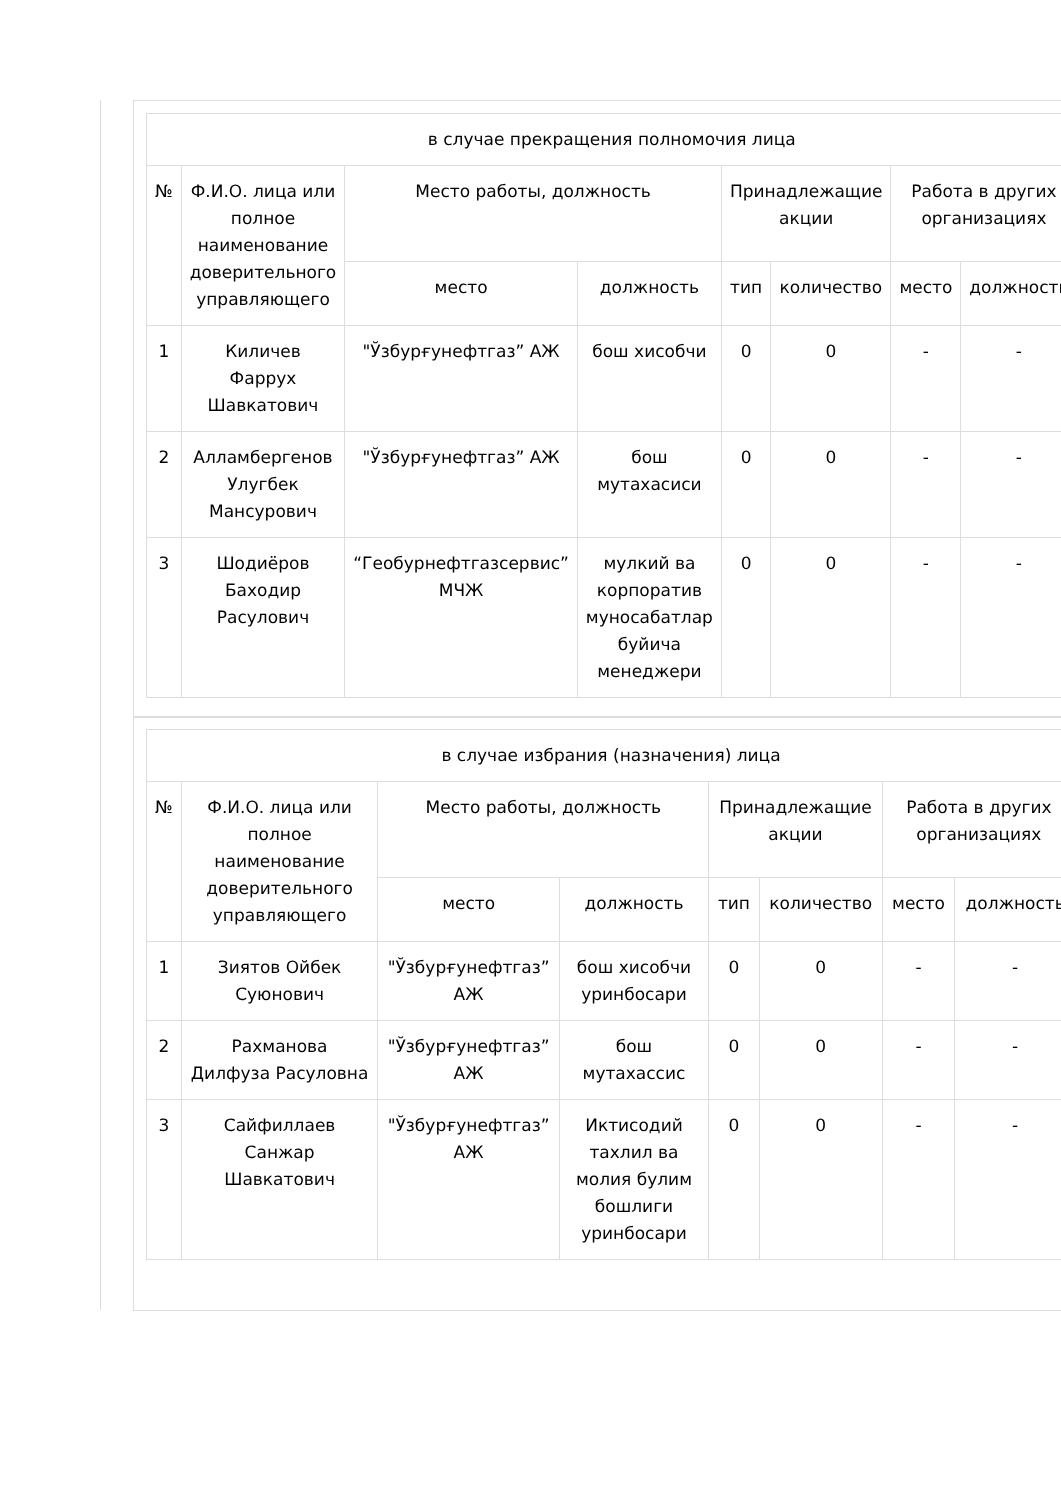| в случае прекращения полномочия лица | | | | | | | |
| --- | --- | --- | --- | --- | --- | --- | --- |
| № | Ф.И.О. лица или полное наименование доверительного управляющего | Место работы, должность | | Принадлежащие акции | | Работа в других организациях | |
| | | место | должность | тип | количество | место | должность |
| 1 | Киличев Фаррух Шавкатович | "Ўзбурғунефтгаз” АЖ | бош хисобчи | 0 | 0 | - | - |
| 2 | Алламбергенов Улугбек Мансурович | "Ўзбурғунефтгаз” АЖ | бош мутахасиси | 0 | 0 | - | - |
| 3 | Шодиёров Баходир Расулович | “Геобурнефтгазсервис” МЧЖ | мулкий ва корпоратив муносабатлар буйича менеджери | 0 | 0 | - | - |
| в случае избрания (назначения) лица | | | | | | | |
| --- | --- | --- | --- | --- | --- | --- | --- |
| № | Ф.И.О. лица или полное наименование доверительного управляющего | Место работы, должность | | Принадлежащие акции | | Работа в других организациях | |
| | | место | должность | тип | количество | место | должность |
| 1 | Зиятов Ойбек Суюнович | "Ўзбурғунефтгаз” АЖ | бош хисобчи уринбосари | 0 | 0 | - | - |
| 2 | Рахманова Дилфуза Расуловна | "Ўзбурғунефтгаз” АЖ | бош мутахассис | 0 | 0 | - | - |
| 3 | Сайфиллаев Санжар Шавкатович | "Ўзбурғунефтгаз” АЖ | Иктисодий тахлил ва молия булим бошлиги уринбосари | 0 | 0 | - | - |